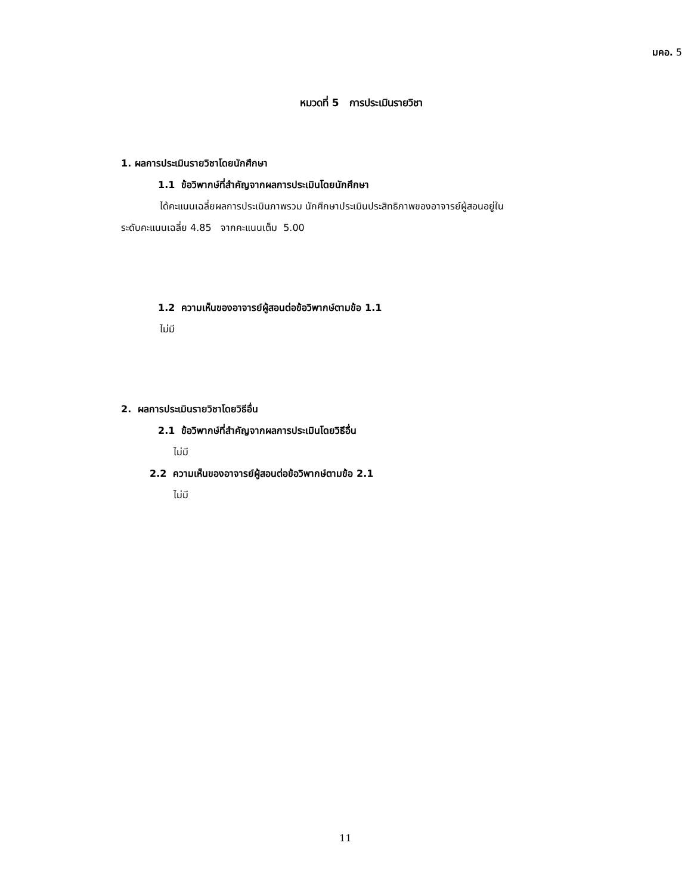มคอ. 5
หมวดที่ 5 การประเมินรายวิชา
1. ผลการประเมินรายวิชาโดยนักศึกษา
1.1 ข้อวิพากษ์ที่สำคัญจากผลการประเมินโดยนักศึกษา
ได้คะแนนเฉลี่ยผลการประเมินภาพรวม นักศึกษาประเมินประสิทธิภาพของอาจารย์ผู้สอนอยู่ใน
ระดับคะแนนเฉลี่ย 4.85 จากคะแนนเต็ม 5.00
1.2 ความเห็นของอาจารย์ผู้สอนต่อข้อวิพากษ์ตามข้อ 1.1
ไม่มี
2. ผลการประเมินรายวิชาโดยวิธีอื่น
2.1 ข้อวิพากษ์ที่สำคัญจากผลการประเมินโดยวิธีอื่น
ไม่มี
2.2 ความเห็นของอาจารย์ผู้สอนต่อข้อวิพากษ์ตามข้อ 2.1
ไม่มี
11